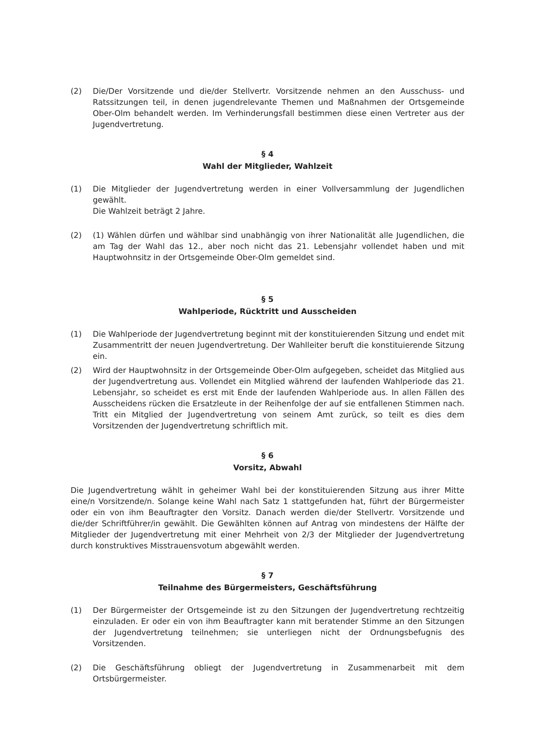(2) Die/Der Vorsitzende und die/der Stellvertr. Vorsitzende nehmen an den Ausschuss- und Ratssitzungen teil, in denen jugendrelevante Themen und Maßnahmen der Ortsgemeinde Ober-Olm behandelt werden. Im Verhinderungsfall bestimmen diese einen Vertreter aus der Jugendvertretung.
§ 4
Wahl der Mitglieder, Wahlzeit
(1) Die Mitglieder der Jugendvertretung werden in einer Vollversammlung der Jugendlichen gewählt.
Die Wahlzeit beträgt 2 Jahre.
(2) (1) Wählen dürfen und wählbar sind unabhängig von ihrer Nationalität alle Jugendlichen, die am Tag der Wahl das 12., aber noch nicht das 21. Lebensjahr vollendet haben und mit Hauptwohnsitz in der Ortsgemeinde Ober-Olm gemeldet sind.
§ 5
Wahlperiode, Rücktritt und Ausscheiden
(1) Die Wahlperiode der Jugendvertretung beginnt mit der konstituierenden Sitzung und endet mit Zusammentritt der neuen Jugendvertretung. Der Wahlleiter beruft die konstituierende Sitzung ein.
(2) Wird der Hauptwohnsitz in der Ortsgemeinde Ober-Olm aufgegeben, scheidet das Mitglied aus der Jugendvertretung aus. Vollendet ein Mitglied während der laufenden Wahlperiode das 21. Lebensjahr, so scheidet es erst mit Ende der laufenden Wahlperiode aus. In allen Fällen des Ausscheidens rücken die Ersatzleute in der Reihenfolge der auf sie entfallenen Stimmen nach. Tritt ein Mitglied der Jugendvertretung von seinem Amt zurück, so teilt es dies dem Vorsitzenden der Jugendvertretung schriftlich mit.
§ 6
Vorsitz, Abwahl
Die Jugendvertretung wählt in geheimer Wahl bei der konstituierenden Sitzung aus ihrer Mitte eine/n Vorsitzende/n. Solange keine Wahl nach Satz 1 stattgefunden hat, führt der Bürgermeister oder ein von ihm Beauftragter den Vorsitz. Danach werden die/der Stellvertr. Vorsitzende und die/der Schriftführer/in gewählt. Die Gewählten können auf Antrag von mindestens der Hälfte der Mitglieder der Jugendvertretung mit einer Mehrheit von 2/3 der Mitglieder der Jugendvertretung durch konstruktives Misstrauensvotum abgewählt werden.
§ 7
Teilnahme des Bürgermeisters, Geschäftsführung
(1) Der Bürgermeister der Ortsgemeinde ist zu den Sitzungen der Jugendvertretung rechtzeitig einzuladen. Er oder ein von ihm Beauftragter kann mit beratender Stimme an den Sitzungen der Jugendvertretung teilnehmen; sie unterliegen nicht der Ordnungsbefugnis des Vorsitzenden.
(2) Die Geschäftsführung obliegt der Jugendvertretung in Zusammenarbeit mit dem Ortsbürgermeister.